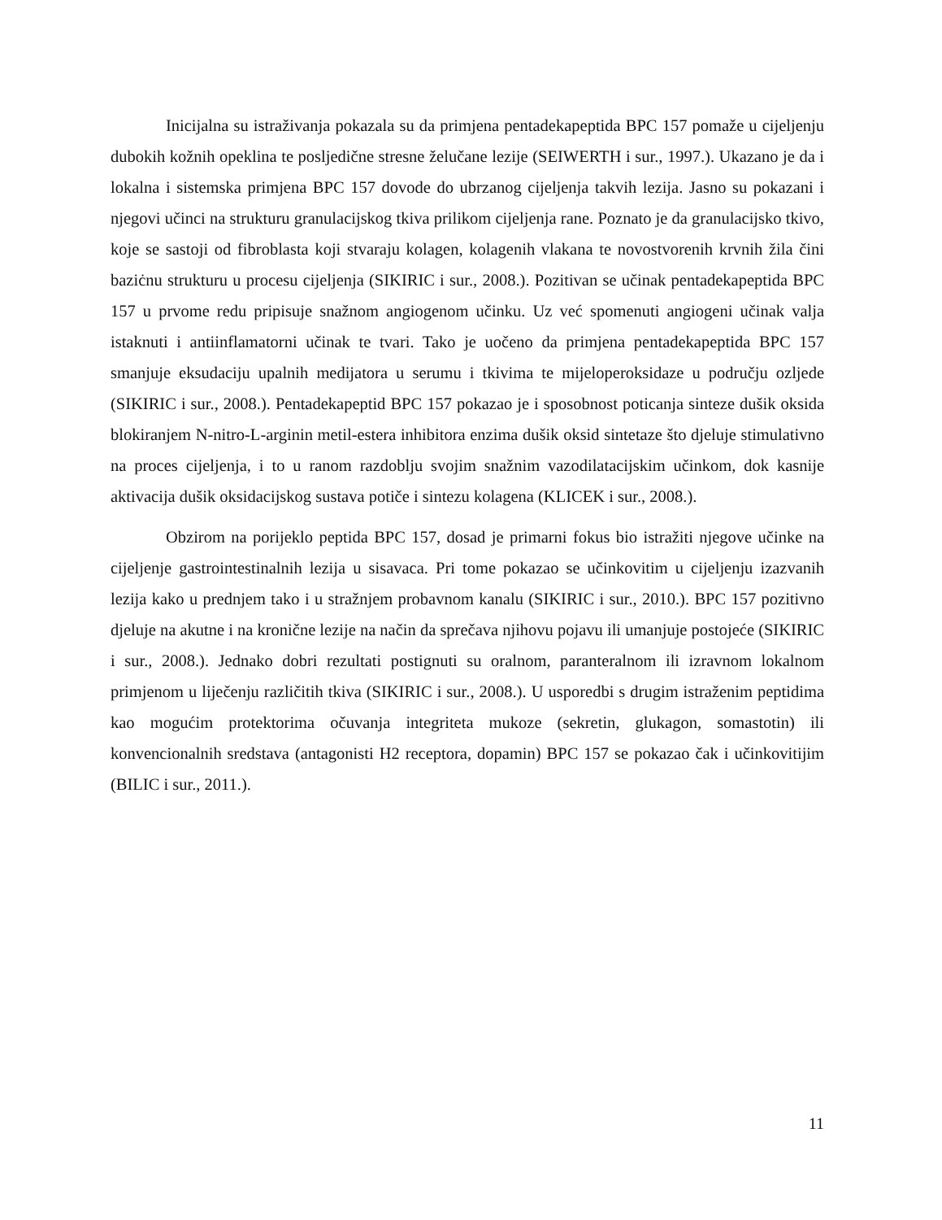Inicijalna su istraživanja pokazala su da primjena pentadekapeptida BPC 157 pomaže u cijeljenju dubokih kožnih opeklina te posljedične stresne želučane lezije (SEIWERTH i sur., 1997.). Ukazano je da i lokalna i sistemska primjena BPC 157 dovode do ubrzanog cijeljenja takvih lezija. Jasno su pokazani i njegovi učinci na strukturu granulacijskog tkiva prilikom cijeljenja rane. Poznato je da granulacijsko tkivo, koje se sastoji od fibroblasta koji stvaraju kolagen, kolagenih vlakana te novostvorenih krvnih žila čini baziċnu strukturu u procesu cijeljenja (SIKIRIC i sur., 2008.). Pozitivan se učinak pentadekapeptida BPC 157 u prvome redu pripisuje snažnom angiogenom učinku. Uz već spomenuti angiogeni učinak valja istaknuti i antiinflamatorni učinak te tvari. Tako je uočeno da primjena pentadekapeptida BPC 157 smanjuje eksudaciju upalnih medijatora u serumu i tkivima te mijeloperoksidaze u području ozljede (SIKIRIC i sur., 2008.). Pentadekapeptid BPC 157 pokazao je i sposobnost poticanja sinteze dušik oksida blokiranjem N-nitro-L-arginin metil-estera inhibitora enzima dušik oksid sintetaze što djeluje stimulativno na proces cijeljenja, i to u ranom razdoblju svojim snažnim vazodilatacijskim učinkom, dok kasnije aktivacija dušik oksidacijskog sustava potiče i sintezu kolagena (KLICEK i sur., 2008.).
Obzirom na porijeklo peptida BPC 157, dosad je primarni fokus bio istražiti njegove učinke na cijeljenje gastrointestinalnih lezija u sisavaca. Pri tome pokazao se učinkovitim u cijeljenju izazvanih lezija kako u prednjem tako i u stražnjem probavnom kanalu (SIKIRIC i sur., 2010.). BPC 157 pozitivno djeluje na akutne i na kronične lezije na način da sprečava njihovu pojavu ili umanjuje postojeće (SIKIRIC i sur., 2008.). Jednako dobri rezultati postignuti su oralnom, paranteralnom ili izravnom lokalnom primjenom u liječenju različitih tkiva (SIKIRIC i sur., 2008.). U usporedbi s drugim istraženim peptidima kao mogućim protektorima očuvanja integriteta mukoze (sekretin, glukagon, somastotin) ili konvencionalnih sredstava (antagonisti H2 receptora, dopamin) BPC 157 se pokazao čak i učinkovitijim (BILIC i sur., 2011.).
11